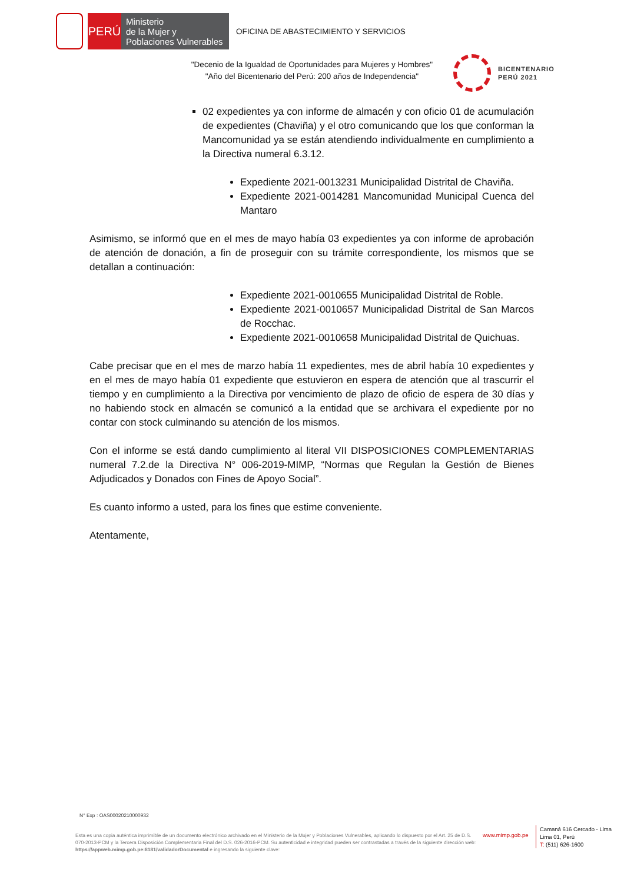PERÚ
Ministerio
de la Mujer y
Poblaciones Vulnerables
OFICINA DE ABASTECIMIENTO Y SERVICIOS
"Decenio de la Igualdad de Oportunidades para Mujeres y Hombres"
"Año del Bicentenario del Perú: 200 años de Independencia"
BICENTENARIO
PERÚ 2021
02 expedientes ya con informe de almacén y con oficio 01 de acumulación de expedientes (Chaviña) y el otro comunicando que los que conforman la Mancomunidad ya se están atendiendo individualmente en cumplimiento a la Directiva numeral 6.3.12.
Expediente 2021-0013231 Municipalidad Distrital de Chaviña.
Expediente 2021-0014281 Mancomunidad Municipal Cuenca del Mantaro
Asimismo, se informó que en el mes de mayo había 03 expedientes ya con informe de aprobación de atención de donación, a fin de proseguir con su trámite correspondiente, los mismos que se detallan a continuación:
Expediente 2021-0010655 Municipalidad Distrital de Roble.
Expediente 2021-0010657 Municipalidad Distrital de San Marcos de Rocchac.
Expediente 2021-0010658 Municipalidad Distrital de Quichuas.
Cabe precisar que en el mes de marzo había 11 expedientes, mes de abril había 10 expedientes y en el mes de mayo había 01 expediente que estuvieron en espera de atención que al trascurrir el tiempo y en cumplimiento a la Directiva por vencimiento de plazo de oficio de espera de 30 días y no habiendo stock en almacén se comunicó a la entidad que se archivara el expediente por no contar con stock culminando su atención de los mismos.
Con el informe se está dando cumplimiento al literal VII DISPOSICIONES COMPLEMENTARIAS numeral 7.2.de la Directiva N° 006-2019-MIMP, “Normas que Regulan la Gestión de Bienes Adjudicados y Donados con Fines de Apoyo Social”.
Es cuanto informo a usted, para los fines que estime conveniente.
Atentamente,
N° Exp : OAS00020210000932
Esta es una copia auténtica imprimible de un documento electrónico archivado en el Ministerio de la Mujer y Poblaciones Vulnerables, aplicando lo dispuesto por el Art. 25 de D.S. 070-2013-PCM y la Tercera Disposición Complementaria Final del D.S. 026-2016-PCM. Su autenticidad e integridad pueden ser contrastadas a través de la siguiente dirección web: https://appweb.mimp.gob.pe:8181/validadorDocumental e ingresando la siguiente clave:
www.mimp.gob.pe
Camaná 616 Cercado - Lima
Lima 01, Perú
T: (511) 626-1600